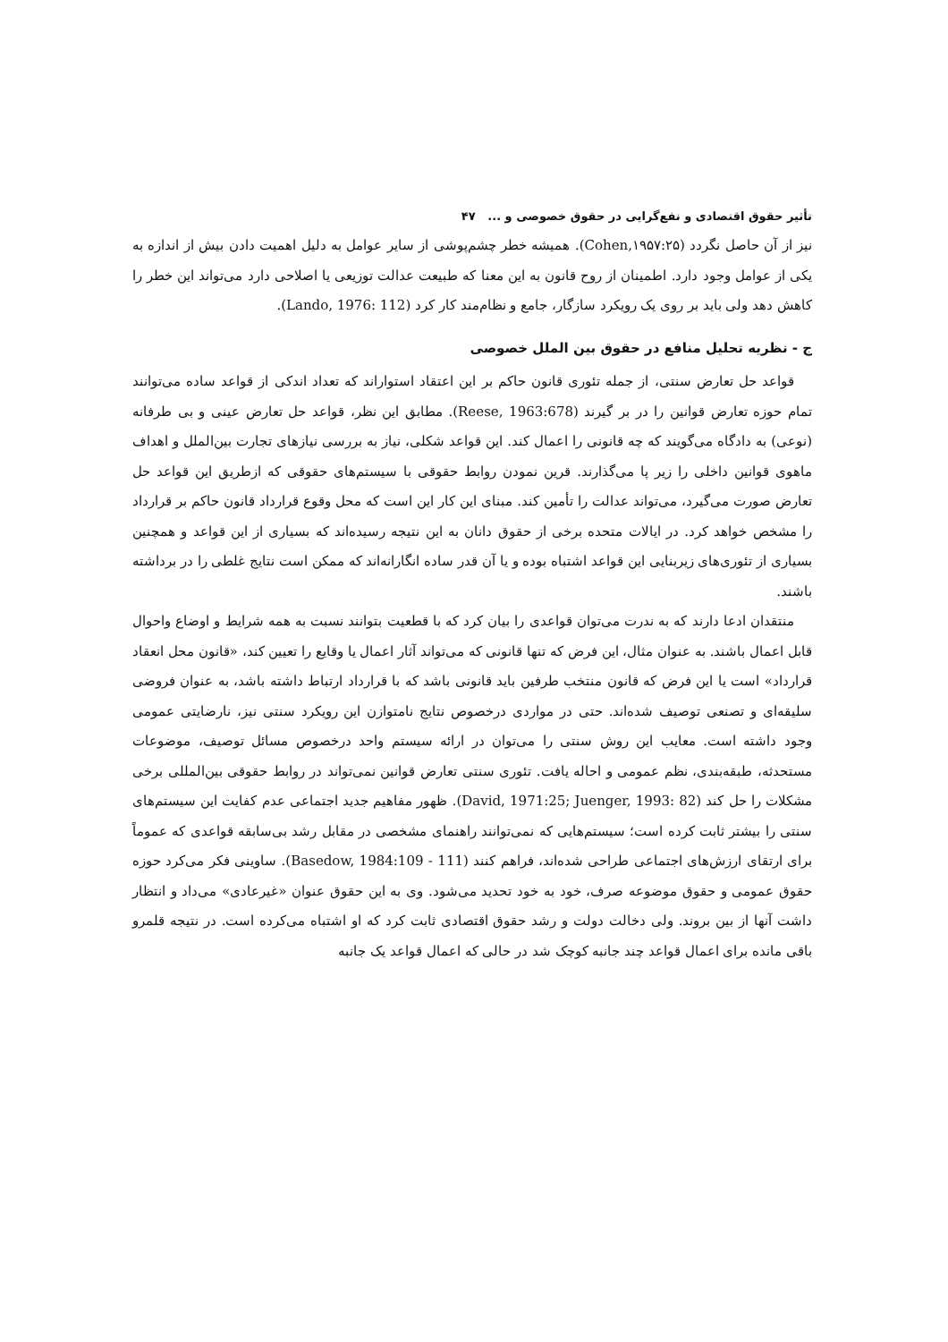تأثیر حقوق اقتصادی و نفع‌گرایی در حقوق خصوصی و ... ۴۷
نیز از آن حاصل نگردد (Cohen,۱۹۵۷:۲۵). همیشه خطر چشم‌پوشی از سایر عوامل به دلیل اهمیت دادن بیش از اندازه به یکی از عوامل وجود دارد. اطمینان از روح قانون به این معنا که طبیعت عدالت توزیعی یا اصلاحی دارد می‌تواند این خطر را کاهش دهد ولی باید بر روی یک رویکرد سازگار، جامع و نظام‌مند کار کرد (Lando, 1976: 112).
ج - نظریه تحلیل منافع در حقوق بین الملل خصوصی
قواعد حل تعارض سنتی، از جمله تئوری قانون حاکم بر این اعتقاد استواراند که تعداد اندکی از قواعد ساده می‌توانند تمام حوزه تعارض قوانین را در بر گیرند (Reese, 1963:678). مطابق این نظر، قواعد حل تعارض عینی و بی طرفانه (نوعی) به دادگاه می‌گویند که چه قانونی را اعمال کند. این قواعد شکلی، نیاز به بررسی نیازهای تجارت بین‌الملل و اهداف ماهوی قوانین داخلی را زیر پا می‌گذارند. قرین نمودن روابط حقوقی با سیستم‌های حقوقی که ازطریق این قواعد حل تعارض صورت می‌گیرد، می‌تواند عدالت را تأمین کند. مبنای این کار این است که محل وقوع قرارداد قانون حاکم بر قرارداد را مشخص خواهد کرد. در ایالات متحده برخی از حقوق دانان به این نتیجه رسیده‌اند که بسیاری از این قواعد و همچنین بسیاری از تئوری‌های زیربنایی این قواعد اشتباه بوده و یا آن قدر ساده انگارانه‌اند که ممکن است نتایج غلطی را در برداشته باشند.
منتقدان ادعا دارند که به ندرت می‌توان قواعدی را بیان کرد که با قطعیت بتوانند نسبت به همه شرایط و اوضاع واحوال قابل اعمال باشند. به عنوان مثال، این فرض که تنها قانونی که می‌تواند آثار اعمال یا وقایع را تعیین کند، «قانون محل انعقاد قرارداد» است یا این فرض که قانون منتخب طرفین باید قانونی باشد که با قرارداد ارتباط داشته باشد، به عنوان فروضی سلیقه‌ای و تصنعی توصیف شده‌اند. حتی در مواردی درخصوص نتایج نامتوازن این رویکرد سنتی نیز، نارضایتی عمومی وجود داشته است. معایب این روش سنتی را می‌توان در ارائه سیستم واحد درخصوص مسائل توصیف، موضوعات مستحدثه، طبقه‌بندی، نظم عمومی و احاله یافت. تئوری سنتی تعارض قوانین نمی‌تواند در روابط حقوقی بین‌المللی برخی مشکلات را حل کند (David, 1971:25; Juenger, 1993: 82). ظهور مفاهیم جدید اجتماعی عدم کفایت این سیستم‌های سنتی را بیشتر ثابت کرده است؛ سیستم‌هایی که نمی‌توانند راهنمای مشخصی در مقابل رشد بی‌سابقه قواعدی که عموماً برای ارتقای ارزش‌های اجتماعی طراحی شده‌اند، فراهم کنند (Basedow, 1984:109 - 111). ساوینی فکر می‌کرد حوزه حقوق عمومی و حقوق موضوعه صرف، خود به خود تحدید می‌شود. وی به این حقوق عنوان «غیرعادی» می‌داد و انتظار داشت آنها از بین بروند. ولی دخالت دولت و رشد حقوق اقتصادی ثابت کرد که او اشتباه می‌کرده است. در نتیجه قلمرو باقی مانده برای اعمال قواعد چند جانبه کوچک شد در حالی که اعمال قواعد یک جانبه